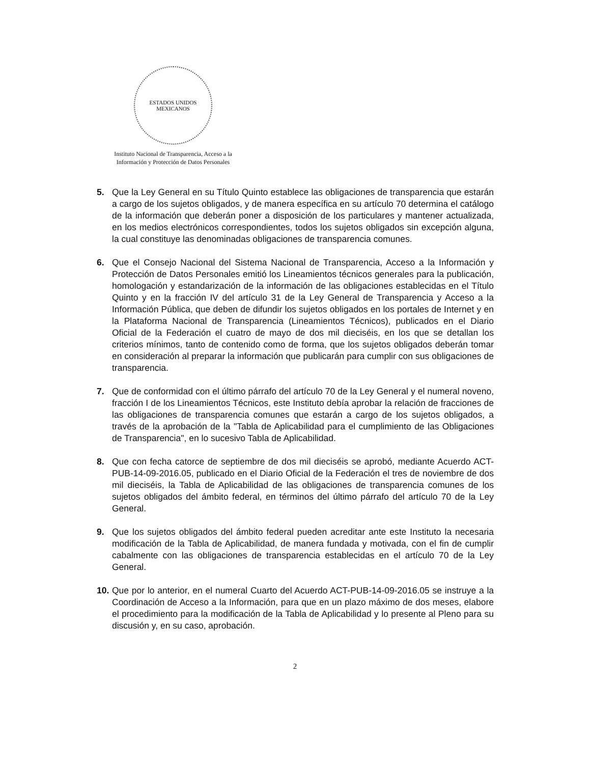ESTADOS UNIDOS MEXICANOS
Instituto Nacional de Transparencia, Acceso a la
Información y Protección de Datos Personales
5. Que la Ley General en su Título Quinto establece las obligaciones de transparencia que estarán a cargo de los sujetos obligados, y de manera específica en su artículo 70 determina el catálogo de la información que deberán poner a disposición de los particulares y mantener actualizada, en los medios electrónicos correspondientes, todos los sujetos obligados sin excepción alguna, la cual constituye las denominadas obligaciones de transparencia comunes.
6. Que el Consejo Nacional del Sistema Nacional de Transparencia, Acceso a la Información y Protección de Datos Personales emitió los Lineamientos técnicos generales para la publicación, homologación y estandarización de la información de las obligaciones establecidas en el Título Quinto y en la fracción IV del artículo 31 de la Ley General de Transparencia y Acceso a la Información Pública, que deben de difundir los sujetos obligados en los portales de Internet y en la Plataforma Nacional de Transparencia (Lineamientos Técnicos), publicados en el Diario Oficial de la Federación el cuatro de mayo de dos mil dieciséis, en los que se detallan los criterios mínimos, tanto de contenido como de forma, que los sujetos obligados deberán tomar en consideración al preparar la información que publicarán para cumplir con sus obligaciones de transparencia.
7. Que de conformidad con el último párrafo del artículo 70 de la Ley General y el numeral noveno, fracción I de los Lineamientos Técnicos, este Instituto debía aprobar la relación de fracciones de las obligaciones de transparencia comunes que estarán a cargo de los sujetos obligados, a través de la aprobación de la "Tabla de Aplicabilidad para el cumplimiento de las Obligaciones de Transparencia", en lo sucesivo Tabla de Aplicabilidad.
8. Que con fecha catorce de septiembre de dos mil dieciséis se aprobó, mediante Acuerdo ACT-PUB-14-09-2016.05, publicado en el Diario Oficial de la Federación el tres de noviembre de dos mil dieciséis, la Tabla de Aplicabilidad de las obligaciones de transparencia comunes de los sujetos obligados del ámbito federal, en términos del último párrafo del artículo 70 de la Ley General.
9. Que los sujetos obligados del ámbito federal pueden acreditar ante este Instituto la necesaria modificación de la Tabla de Aplicabilidad, de manera fundada y motivada, con el fin de cumplir cabalmente con las obligaciones de transparencia establecidas en el artículo 70 de la Ley General.
10. Que por lo anterior, en el numeral Cuarto del Acuerdo ACT-PUB-14-09-2016.05 se instruye a la Coordinación de Acceso a la Información, para que en un plazo máximo de dos meses, elabore el procedimiento para la modificación de la Tabla de Aplicabilidad y lo presente al Pleno para su discusión y, en su caso, aprobación.
2